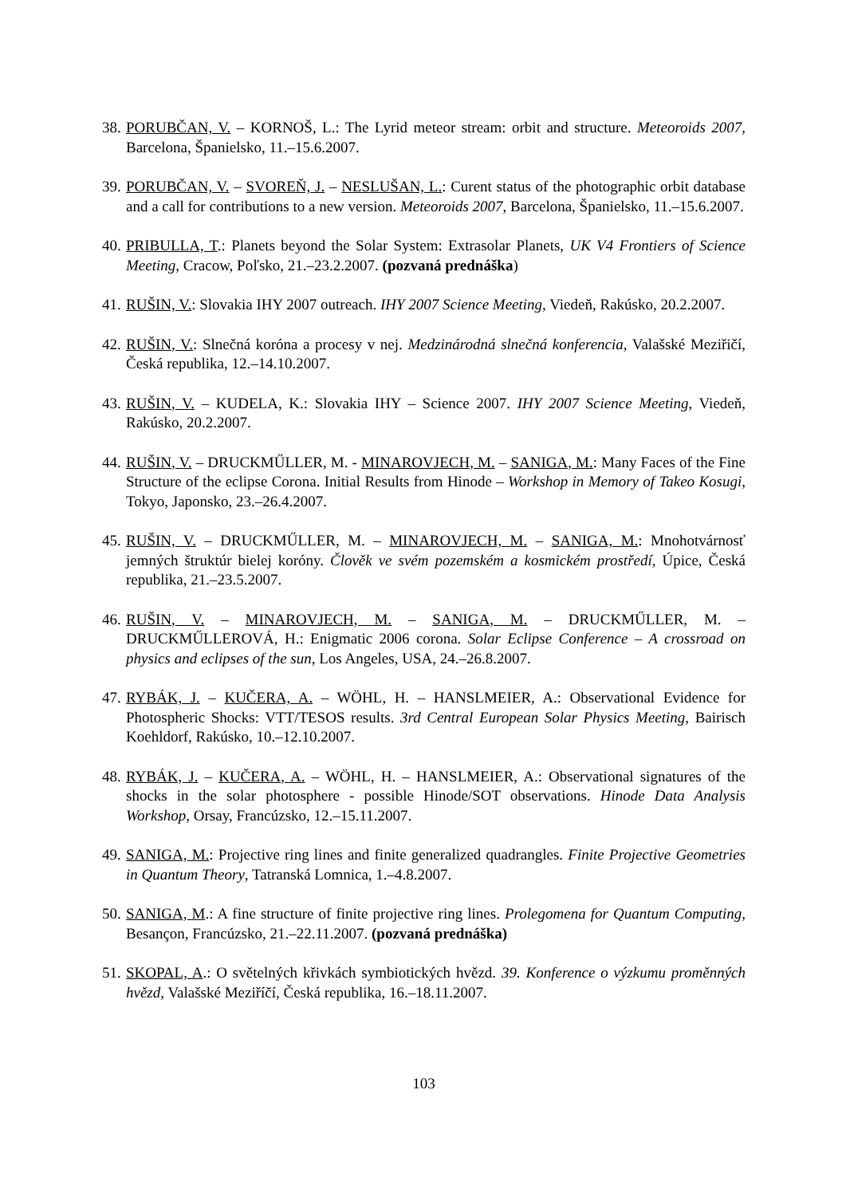38. PORUBČAN, V. – KORNOŠ, L.: The Lyrid meteor stream: orbit and structure. Meteoroids 2007, Barcelona, Španielsko, 11.–15.6.2007.
39. PORUBČAN, V. – SVOREŇ, J. – NESLUŠAN, L.: Curent status of the photographic orbit database and a call for contributions to a new version. Meteoroids 2007, Barcelona, Španielsko, 11.–15.6.2007.
40. PRIBULLA, T.: Planets beyond the Solar System: Extrasolar Planets, UK V4 Frontiers of Science Meeting, Cracow, Poľsko, 21.–23.2.2007. (pozvaná prednáška)
41. RUŠIN, V.: Slovakia IHY 2007 outreach. IHY 2007 Science Meeting, Viedeň, Rakúsko, 20.2.2007.
42. RUŠIN, V.: Slnečná koróna a procesy v nej. Medzinárodná slnečná konferencia, Valašské Meziřičí, Česká republika, 12.–14.10.2007.
43. RUŠIN, V. – KUDELA, K.: Slovakia IHY – Science 2007. IHY 2007 Science Meeting, Viedeň, Rakúsko, 20.2.2007.
44. RUŠIN, V. – DRUCKMŰLLER, M. - MINAROVJECH, M. – SANIGA, M.: Many Faces of the Fine Structure of the eclipse Corona. Initial Results from Hinode – Workshop in Memory of Takeo Kosugi, Tokyo, Japonsko, 23.–26.4.2007.
45. RUŠIN, V. – DRUCKMŰLLER, M. – MINAROVJECH, M. – SANIGA, M.: Mnohotvárnosť jemných štruktúr bielej koróny. Člověk ve svém pozemském a kosmickém prostředí, Úpice, Česká republika, 21.–23.5.2007.
46. RUŠIN, V. – MINAROVJECH, M. – SANIGA, M. – DRUCKMŰLLER, M. – DRUCKMŰLLEROVÁ, H.: Enigmatic 2006 corona. Solar Eclipse Conference – A crossroad on physics and eclipses of the sun, Los Angeles, USA, 24.–26.8.2007.
47. RYBÁK, J. – KUČERA, A. – WÖHL, H. – HANSLMEIER, A.: Observational Evidence for Photospheric Shocks: VTT/TESOS results. 3rd Central European Solar Physics Meeting, Bairisch Koehldorf, Rakúsko, 10.–12.10.2007.
48. RYBÁK, J. – KUČERA, A. – WÖHL, H. – HANSLMEIER, A.: Observational signatures of the shocks in the solar photosphere - possible Hinode/SOT observations. Hinode Data Analysis Workshop, Orsay, Francúzsko, 12.–15.11.2007.
49. SANIGA, M.: Projective ring lines and finite generalized quadrangles. Finite Projective Geometries in Quantum Theory, Tatranská Lomnica, 1.–4.8.2007.
50. SANIGA, M.: A fine structure of finite projective ring lines. Prolegomena for Quantum Computing, Besançon, Francúzsko, 21.–22.11.2007. (pozvaná prednáška)
51. SKOPAL, A.: O světelných křivkách symbiotických hvězd. 39. Konference o výzkumu proměnných hvězd, Valašské Meziříčí, Česká republika, 16.–18.11.2007.
103